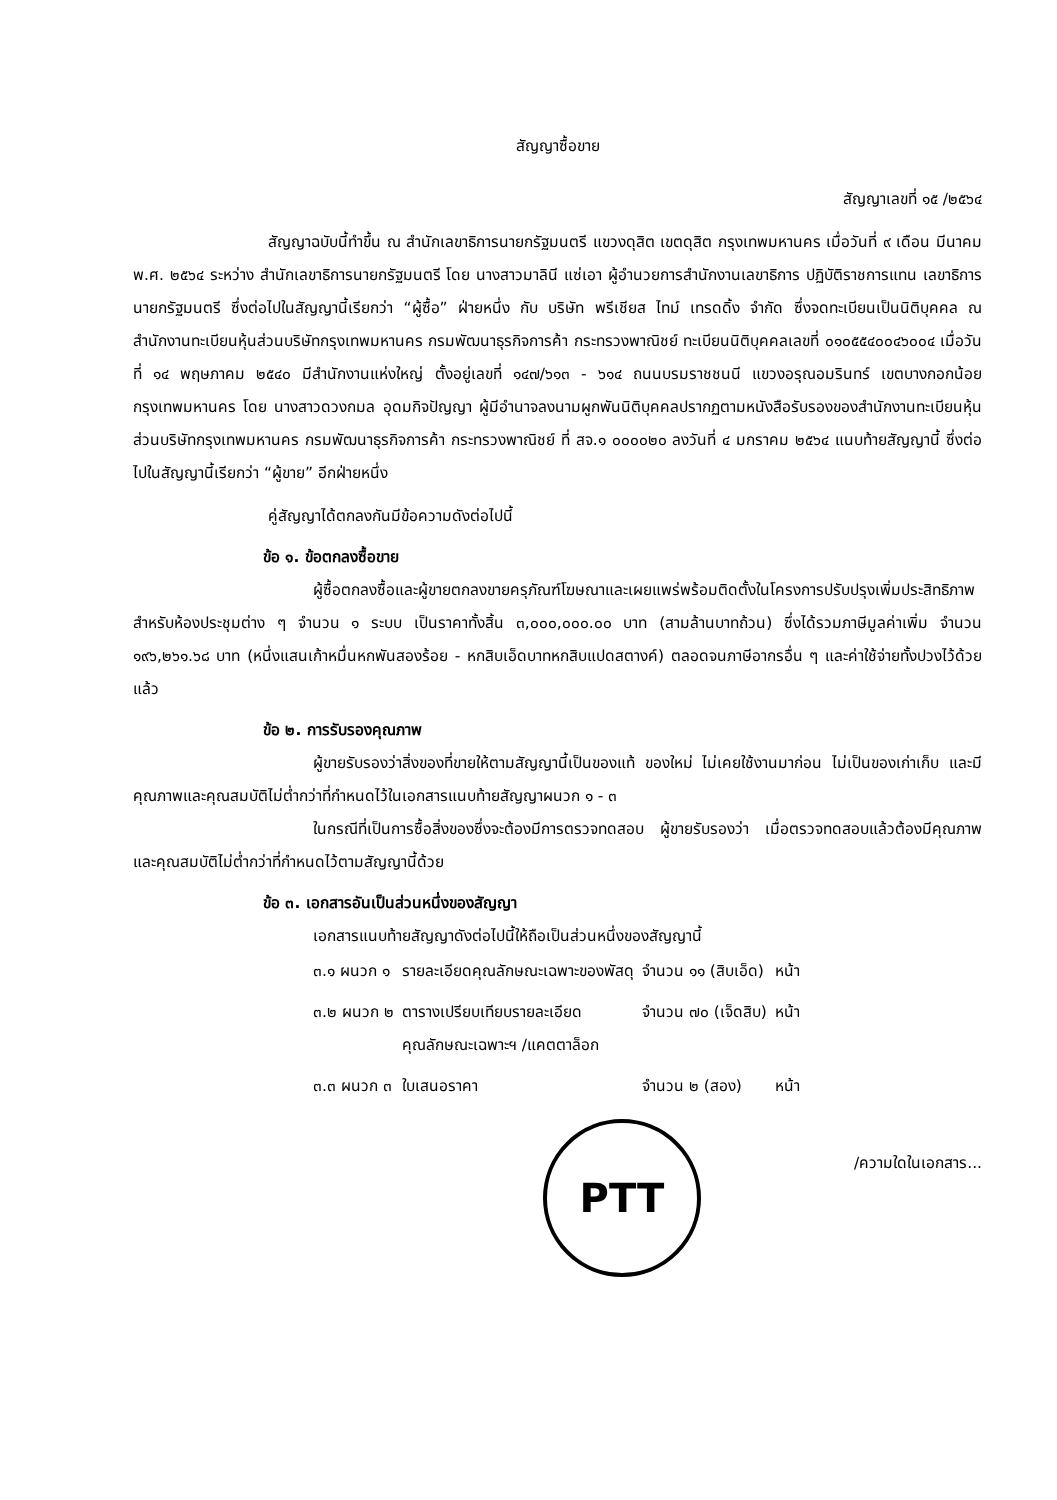สัญญาซื้อขาย
สัญญาเลขที่ ๑๕ /๒๕๖๔
สัญญาฉบับนี้ทำขึ้น ณ สำนักเลขาธิการนายกรัฐมนตรี แขวงดุสิต เขตดุสิต กรุงเทพมหานคร เมื่อวันที่ ๙ เดือน มีนาคม พ.ศ. ๒๕๖๔ ระหว่าง สำนักเลขาธิการนายกรัฐมนตรี โดย นางสาวมาลินี แซ่เอา ผู้อำนวยการสำนักงานเลขาธิการ ปฏิบัติราชการแทน เลขาธิการนายกรัฐมนตรี ซึ่งต่อไปในสัญญานี้เรียกว่า “ผู้ซื้อ” ฝ่ายหนึ่ง กับ บริษัท พรีเชียส ไทม์ เทรดดิ้ง จำกัด ซึ่งจดทะเบียนเป็นนิติบุคคล ณ สำนักงานทะเบียนหุ้นส่วนบริษัทกรุงเทพมหานคร กรมพัฒนาธุรกิจการค้า กระทรวงพาณิชย์ ทะเบียนนิติบุคคลเลขที่ ๐๑๐๕๕๔๐๐๔๖๐๐๔ เมื่อวันที่ ๑๔ พฤษภาคม ๒๕๔๐ มีสำนักงานแห่งใหญ่ ตั้งอยู่เลขที่ ๑๔๗/๖๑๓ - ๖๑๔ ถนนบรมราชชนนี แขวงอรุณอมรินทร์ เขตบางกอกน้อย กรุงเทพมหานคร โดย นางสาวดวงกมล อุดมกิจปัญญา ผู้มีอำนาจลงนามผูกพันนิติบุคคลปรากฏตามหนังสือรับรองของสำนักงานทะเบียนหุ้นส่วนบริษัทกรุงเทพมหานคร กรมพัฒนาธุรกิจการค้า กระทรวงพาณิชย์ ที่ สจ.๑ ๐๐๐๐๒๐ ลงวันที่ ๔ มกราคม ๒๕๖๔ แนบท้ายสัญญานี้ ซึ่งต่อไปในสัญญานี้เรียกว่า “ผู้ขาย” อีกฝ่ายหนึ่ง
คู่สัญญาได้ตกลงกันมีข้อความดังต่อไปนี้
ข้อ ๑. ข้อตกลงซื้อขาย
ผู้ซื้อตกลงซื้อและผู้ขายตกลงขายครุภัณฑ์โฆษณาและเผยแพร่พร้อมติดตั้งในโครงการปรับปรุงเพิ่มประสิทธิภาพสำหรับห้องประชุมต่าง ๆ จำนวน ๑ ระบบ เป็นราคาทั้งสิ้น ๓,๐๐๐,๐๐๐.๐๐ บาท (สามล้านบาทถ้วน) ซึ่งได้รวมภาษีมูลค่าเพิ่ม จำนวน ๑๙๖,๒๖๑.๖๘ บาท (หนึ่งแสนเก้าหมื่นหกพันสองร้อย - หกสิบเอ็ดบาทหกสิบแปดสตางค์) ตลอดจนภาษีอากรอื่น ๆ และค่าใช้จ่ายทั้งปวงไว้ด้วยแล้ว
ข้อ ๒. การรับรองคุณภาพ
ผู้ขายรับรองว่าสิ่งของที่ขายให้ตามสัญญานี้เป็นของแท้ ของใหม่ ไม่เคยใช้งานมาก่อน ไม่เป็นของเก่าเก็บ และมีคุณภาพและคุณสมบัติไม่ต่ำกว่าที่กำหนดไว้ในเอกสารแนบท้ายสัญญาผนวก ๑ - ๓
ในกรณีที่เป็นการซื้อสิ่งของซึ่งจะต้องมีการตรวจทดสอบ ผู้ขายรับรองว่า เมื่อตรวจทดสอบแล้วต้องมีคุณภาพและคุณสมบัติไม่ต่ำกว่าที่กำหนดไว้ตามสัญญานี้ด้วย
ข้อ ๓. เอกสารอันเป็นส่วนหนึ่งของสัญญา
เอกสารแนบท้ายสัญญาดังต่อไปนี้ให้ถือเป็นส่วนหนึ่งของสัญญานี้
| ๓.๑ ผนวก ๑ | รายละเอียดคุณลักษณะเฉพาะของพัสดุ | จำนวน ๑๑ (สิบเอ็ด) | หน้า |
| ๓.๒ ผนวก ๒ | ตารางเปรียบเทียบรายละเอียด คุณลักษณะเฉพาะฯ /แคตตาล็อก | จำนวน ๗๐ (เจ็ดสิบ) | หน้า |
| ๓.๓ ผนวก ๓ | ใบเสนอราคา | จำนวน ๒ (สอง) | หน้า |
PTT
/ความใดในเอกสาร...